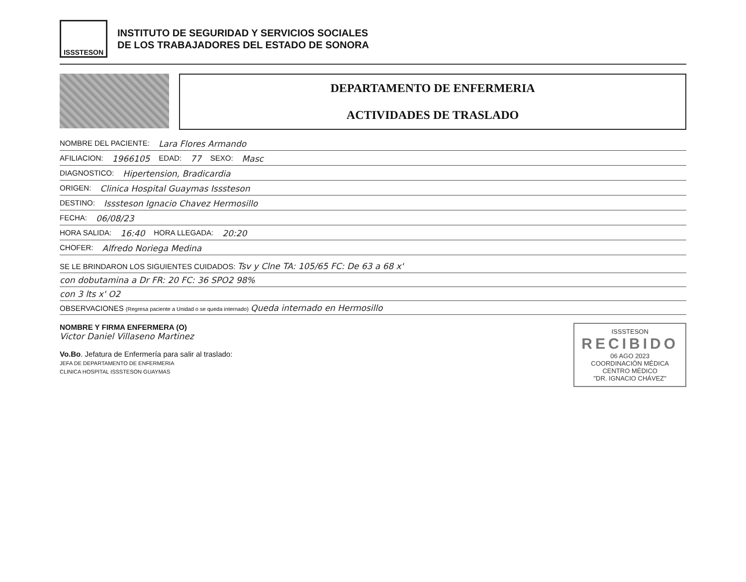ISSSTESON
INSTITUTO DE SEGURIDAD Y SERVICIOS SOCIALES
DE LOS TRABAJADORES DEL ESTADO DE SONORA
DEPARTAMENTO DE ENFERMERIA
ACTIVIDADES DE TRASLADO
NOMBRE DEL PACIENTE: Lara Flores Armando
AFILIACION: 1966105 EDAD: 77 SEXO: Masc
DIAGNOSTICO: Hipertension, Bradicardia
ORIGEN: Clinica Hospital Guaymas Isssteson
DESTINO: Isssteson Ignacio Chavez Hermosillo
FECHA: 06/08/23
HORA SALIDA: 16:40 HORA LLEGADA: 20:20
CHOFER: Alfredo Noriega Medina
SE LE BRINDARON LOS SIGUIENTES CUIDADOS: Tsv y Clne TA: 105/65 FC: De 63 a 68 x'
con dobutamina a Dr FR: 20 FC: 36 SPO2 98%
con 3 lts x' O2
OBSERVACIONES (Regresa paciente a Unidad o se queda internado) Queda internado en Hermosillo
NOMBRE Y FIRMA ENFERMERA (O)
Victor Daniel Villaseno Martinez
Vo.Bo. Jefatura de Enfermería para salir al traslado:
JEFA DE DEPARTAMENTO DE ENFERMERIA
CLINICA HOSPITAL ISSSTESON GUAYMAS
ISSSTESON
RECIBIDO
06 AGO 2023
COORDINACIÓN MÉDICA
CENTRO MÉDICO
"DR. IGNACIO CHÁVEZ"